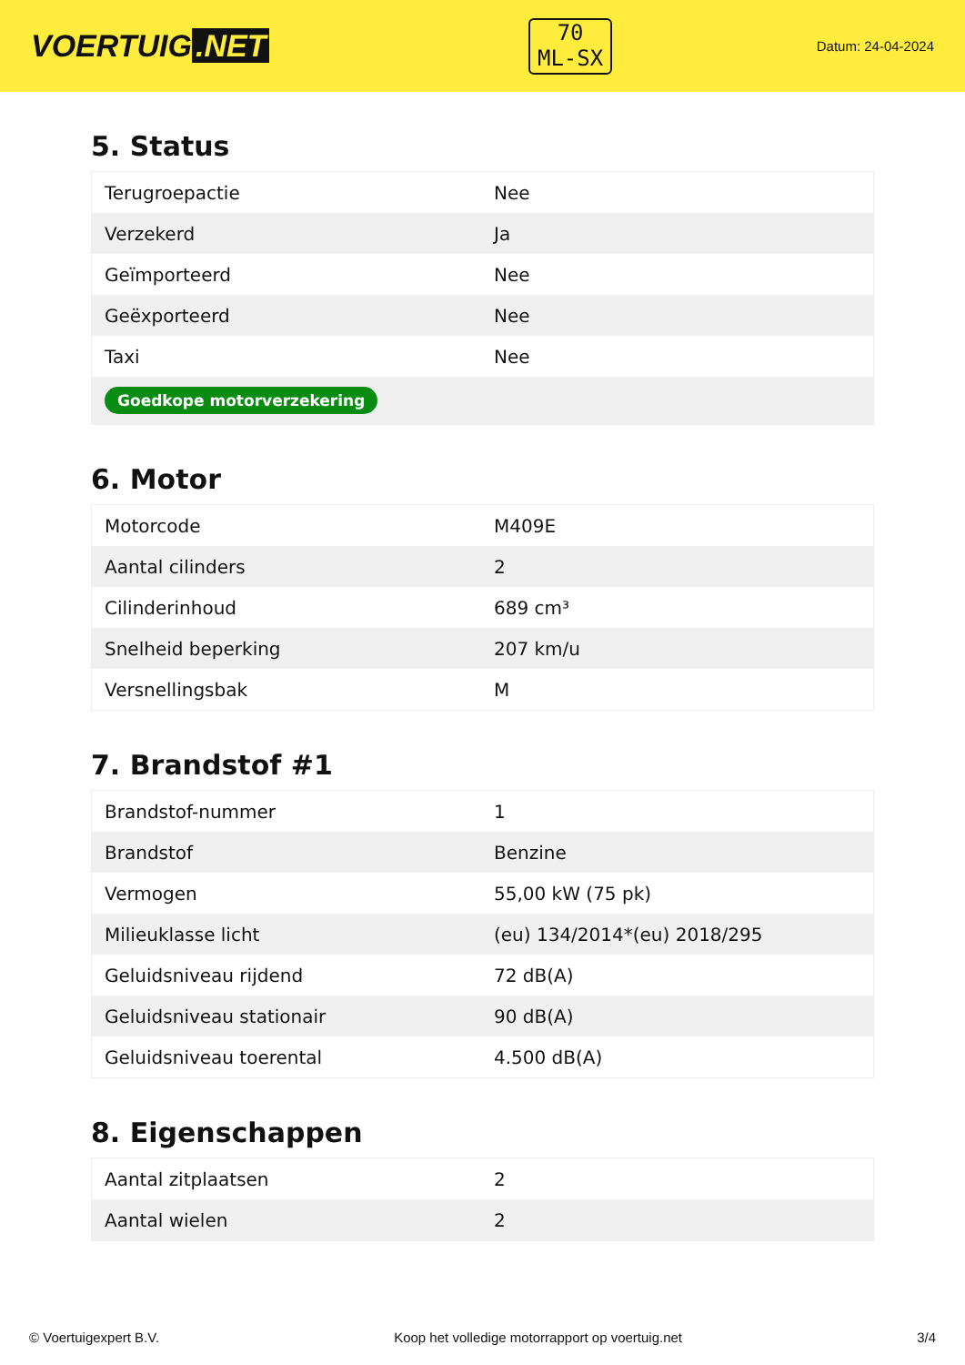VOERTUIG.NET
70
ML-SX
Datum: 24-04-2024
5. Status
| Terugroepactie | Nee |
| Verzekerd | Ja |
| Geïmporteerd | Nee |
| Geëxporteerd | Nee |
| Taxi | Nee |
| Goedkope motorverzekering | |
6. Motor
| Motorcode | M409E |
| Aantal cilinders | 2 |
| Cilinderinhoud | 689 cm³ |
| Snelheid beperking | 207 km/u |
| Versnellingsbak | M |
7. Brandstof #1
| Brandstof-nummer | 1 |
| Brandstof | Benzine |
| Vermogen | 55,00 kW (75 pk) |
| Milieuklasse licht | (eu) 134/2014*(eu) 2018/295 |
| Geluidsniveau rijdend | 72 dB(A) |
| Geluidsniveau stationair | 90 dB(A) |
| Geluidsniveau toerental | 4.500 dB(A) |
8. Eigenschappen
| Aantal zitplaatsen | 2 |
| Aantal wielen | 2 |
© Voertuigexpert B.V. Koop het volledige motorrapport op voertuig.net 3/4